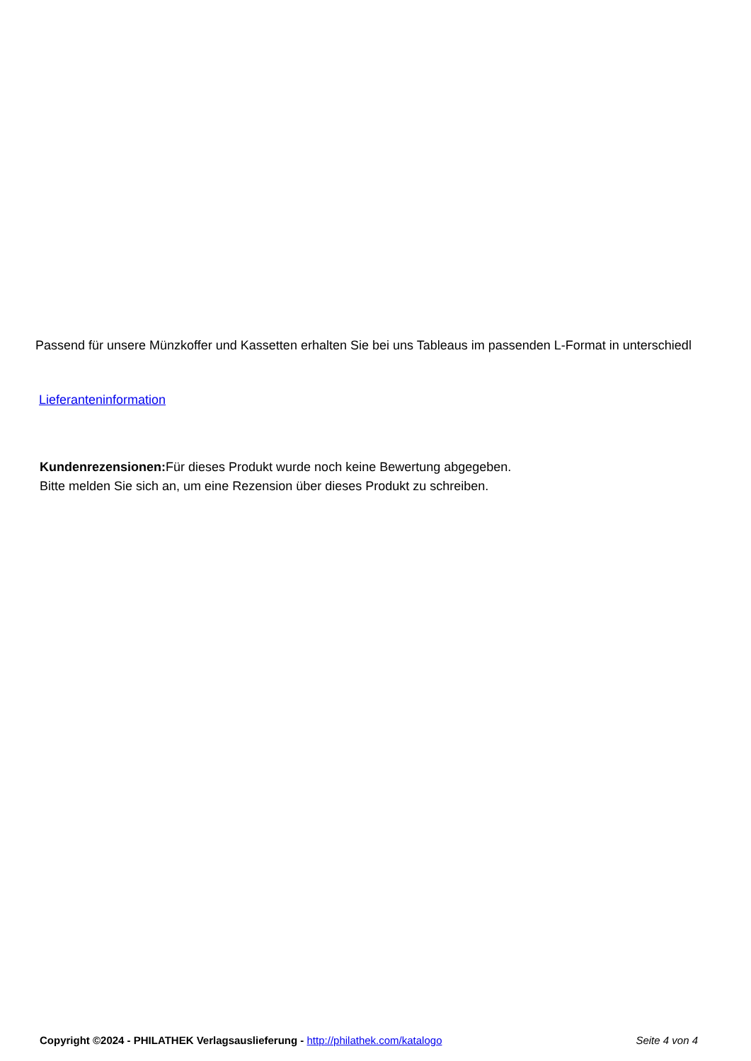Passend für unsere Münzkoffer und Kassetten erhalten Sie bei uns Tableaus im passenden L-Format in unterschiedl
Lieferanteninformation
Kundenrezensionen: Für dieses Produkt wurde noch keine Bewertung abgegeben.
Bitte melden Sie sich an, um eine Rezension über dieses Produkt zu schreiben.
Copyright ©2024 - PHILATHEK Verlagsauslieferung - http://philathek.com/katalogo Seite 4 von 4